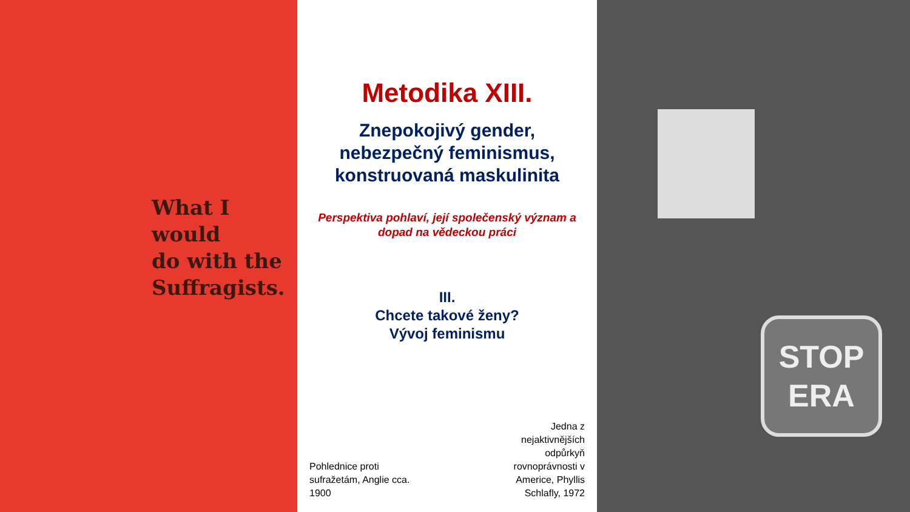What I would
do with the
Suffragists.
Metodika XIII.
Znepokojivý gender,
nebezpečný feminismus,
konstruovaná maskulinita
Perspektiva pohlaví, její společenský význam a
dopad na vědeckou práci
III.
Chcete takové ženy?
Vývoj feminismu
Pohlednice proti
sufražetám, Anglie cca.
1900
Jedna z
nejaktivnějších
odpůrkyň
rovnoprávnosti v
Americe, Phyllis
Schlafly, 1972
STOP
ERA